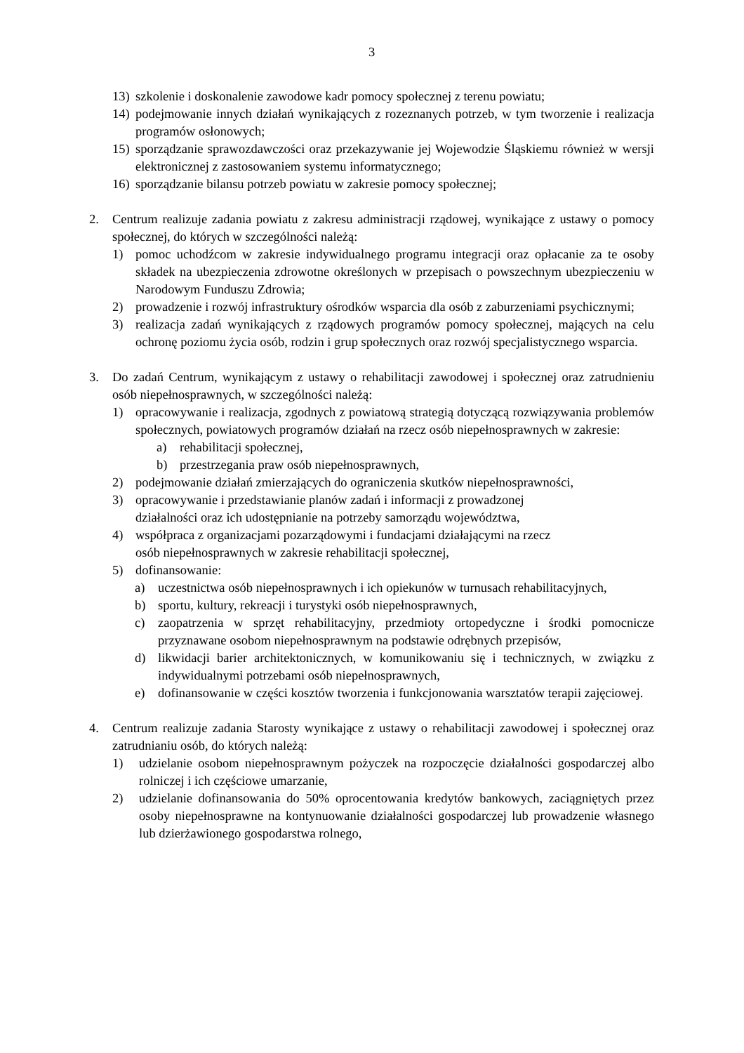3
13) szkolenie i doskonalenie zawodowe kadr pomocy społecznej z terenu powiatu;
14) podejmowanie innych działań wynikających z rozeznanych potrzeb, w tym tworzenie i realizacja programów osłonowych;
15) sporządzanie sprawozdawczości oraz przekazywanie jej Wojewodzie Śląskiemu również w wersji elektronicznej z zastosowaniem systemu informatycznego;
16) sporządzanie bilansu potrzeb powiatu w zakresie pomocy społecznej;
2. Centrum realizuje zadania powiatu z zakresu administracji rządowej, wynikające z ustawy o pomocy społecznej, do których w szczególności należą:
1) pomoc uchodźcom w zakresie indywidualnego programu integracji oraz opłacanie za te osoby składek na ubezpieczenia zdrowotne określonych w przepisach o powszechnym ubezpieczeniu w Narodowym Funduszu Zdrowia;
2) prowadzenie i rozwój infrastruktury ośrodków wsparcia dla osób z zaburzeniami psychicznymi;
3) realizacja zadań wynikających z rządowych programów pomocy społecznej, mających na celu ochronę poziomu życia osób, rodzin i grup społecznych oraz rozwój specjalistycznego wsparcia.
3. Do zadań Centrum, wynikającym z ustawy o rehabilitacji zawodowej i społecznej oraz zatrudnieniu osób niepełnosprawnych, w szczególności należą:
1) opracowywanie i realizacja, zgodnych z powiatową strategią dotyczącą rozwiązywania problemów społecznych, powiatowych programów działań na rzecz osób niepełnosprawnych w zakresie:
a) rehabilitacji społecznej,
b) przestrzegania praw osób niepełnosprawnych,
2) podejmowanie działań zmierzających do ograniczenia skutków niepełnosprawności,
3) opracowywanie i przedstawianie planów zadań i informacji z prowadzonej
działalności oraz ich udostępnianie na potrzeby samorządu województwa,
4) współpraca z organizacjami pozarządowymi i fundacjami działającymi na rzecz
osób niepełnosprawnych w zakresie rehabilitacji społecznej,
5) dofinansowanie:
a) uczestnictwa osób niepełnosprawnych i ich opiekunów w turnusach rehabilitacyjnych,
b) sportu, kultury, rekreacji i turystyki osób niepełnosprawnych,
c) zaopatrzenia w sprzęt rehabilitacyjny, przedmioty ortopedyczne i środki pomocnicze przyznawane osobom niepełnosprawnym na podstawie odrębnych przepisów,
d) likwidacji barier architektonicznych, w komunikowaniu się i technicznych, w związku z indywidualnymi potrzebami osób niepełnosprawnych,
e) dofinansowanie w części kosztów tworzenia i funkcjonowania warsztatów terapii zajęciowej.
4. Centrum realizuje zadania Starosty wynikające z ustawy o rehabilitacji zawodowej i społecznej oraz zatrudnianiu osób, do których należą:
1) udzielanie osobom niepełnosprawnym pożyczek na rozpoczęcie działalności gospodarczej albo rolniczej i ich częściowe umarzanie,
2) udzielanie dofinansowania do 50% oprocentowania kredytów bankowych, zaciągniętych przez osoby niepełnosprawne na kontynuowanie działalności gospodarczej lub prowadzenie własnego lub dzierżawionego gospodarstwa rolnego,